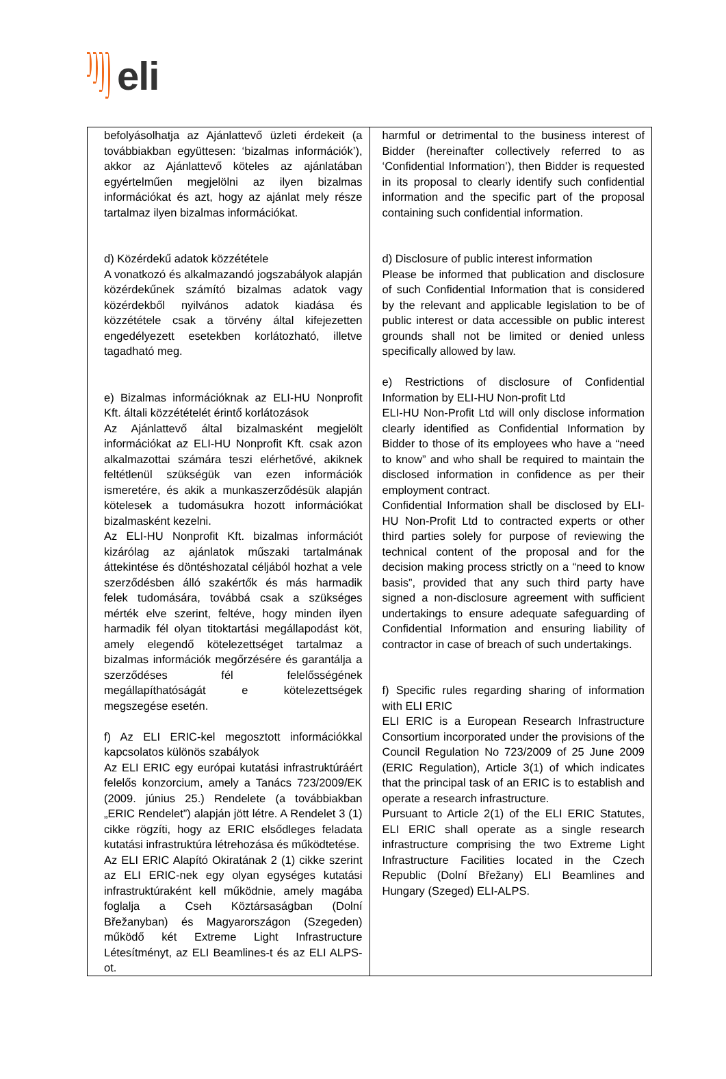eli
| befolyásolhatja az Ajánlattevő üzleti érdekeit (a továbbiakban együttesen: ‘bizalmas információk’), akkor az Ajánlattevő köteles az ajánlatában egyértelműen megjelölni az ilyen bizalmas információkat és azt, hogy az ajánlat mely része tartalmaz ilyen bizalmas információkat. d) Közérdekű adatok közzététele A vonatkozó és alkalmazandó jogszabályok alapján közérdekűnek számító bizalmas adatok vagy közérdekből nyilvános adatok kiadása és közzététele csak a törvény által kifejezetten engedélyezett esetekben korlátozható, illetve tagadható meg. e) Bizalmas információknak az ELI-HU Nonprofit Kft. általi közzétételét érintő korlátozások Az Ajánlattevő által bizalmasként megjelölt információkat az ELI-HU Nonprofit Kft. csak azon alkalmazottai számára teszi elérhetővé, akiknek feltétlenül szükségük van ezen információk ismeretére, és akik a munkaszerződésük alapján kötelesek a tudomásukra hozott információkat bizalmasként kezelni. Az ELI-HU Nonprofit Kft. bizalmas információt kizárólag az ajánlatok műszaki tartalmának áttekintése és döntéshozatal céljából hozhat a vele szerződésben álló szakértők és más harmadik felek tudomására, továbbá csak a szükséges mérték elve szerint, feltéve, hogy minden ilyen harmadik fél olyan titoktartási megállapodást köt, amely elegendő kötelezettséget tartalmaz a bizalmas információk megőrzésére és garantálja a szerződéses fél felelősségének megállapíthatóságát e kötelezettségek megszegése esetén. f) Az ELI ERIC-kel megosztott információkkal kapcsolatos különös szabályok Az ELI ERIC egy európai kutatási infrastruktúráért felelős konzorcium, amely a Tanács 723/2009/EK (2009. június 25.) Rendelete (a továbbiakban „ERIC Rendelet”) alapján jött létre. A Rendelet 3 (1) cikke rögzíti, hogy az ERIC elsődleges feladata kutatási infrastruktúra létrehozása és működtetése. Az ELI ERIC Alapító Okiratának 2 (1) cikke szerint az ELI ERIC-nek egy olyan egységes kutatási infrastruktúraként kell működnie, amely magába foglalja a Cseh Köztársaságban (Dolní Břežanyban) és Magyarországon (Szegeden) működő két Extreme Light Infrastructure Létesítményt, az ELI Beamlines-t és az ELI ALPS-ot. | harmful or detrimental to the business interest of Bidder (hereinafter collectively referred to as ‘Confidential Information’), then Bidder is requested in its proposal to clearly identify such confidential information and the specific part of the proposal containing such confidential information. d) Disclosure of public interest information Please be informed that publication and disclosure of such Confidential Information that is considered by the relevant and applicable legislation to be of public interest or data accessible on public interest grounds shall not be limited or denied unless specifically allowed by law. e) Restrictions of disclosure of Confidential Information by ELI-HU Non-profit Ltd ELI-HU Non-Profit Ltd will only disclose information clearly identified as Confidential Information by Bidder to those of its employees who have a “need to know” and who shall be required to maintain the disclosed information in confidence as per their employment contract. Confidential Information shall be disclosed by ELI-HU Non-Profit Ltd to contracted experts or other third parties solely for purpose of reviewing the technical content of the proposal and for the decision making process strictly on a “need to know basis”, provided that any such third party have signed a non-disclosure agreement with sufficient undertakings to ensure adequate safeguarding of Confidential Information and ensuring liability of contractor in case of breach of such undertakings. f) Specific rules regarding sharing of information with ELI ERIC ELI ERIC is a European Research Infrastructure Consortium incorporated under the provisions of the Council Regulation No 723/2009 of 25 June 2009 (ERIC Regulation), Article 3(1) of which indicates that the principal task of an ERIC is to establish and operate a research infrastructure. Pursuant to Article 2(1) of the ELI ERIC Statutes, ELI ERIC shall operate as a single research infrastructure comprising the two Extreme Light Infrastructure Facilities located in the Czech Republic (Dolní Břežany) ELI Beamlines and Hungary (Szeged) ELI-ALPS. |